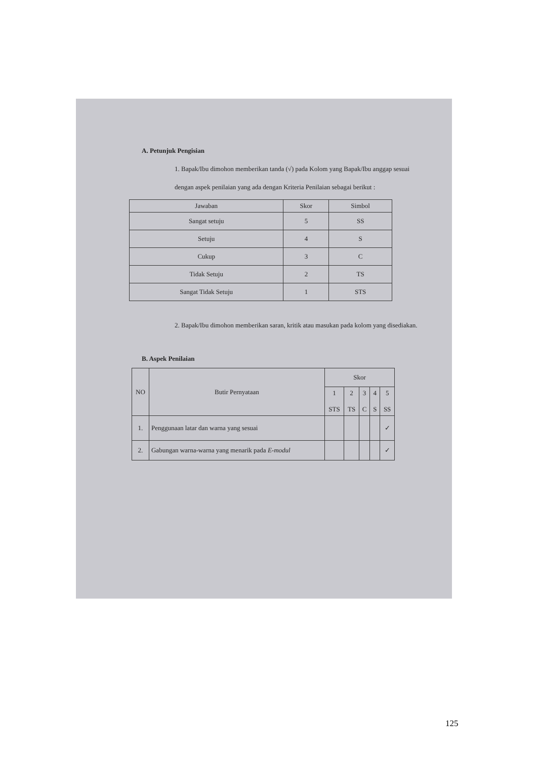A. Petunjuk Pengisian
1. Bapak/Ibu dimohon memberikan tanda (√) pada Kolom yang Bapak/Ibu anggap sesuai dengan aspek penilaian yang ada dengan Kriteria Penilaian sebagai berikut :
| Jawaban | Skor | Simbol |
| --- | --- | --- |
| Sangat setuju | 5 | SS |
| Setuju | 4 | S |
| Cukup | 3 | C |
| Tidak Setuju | 2 | TS |
| Sangat Tidak Setuju | 1 | STS |
2. Bapak/Ibu dimohon memberikan saran, kritik atau masukan pada kolom yang disediakan.
B. Aspek Penilaian
| NO | Butir Pernyataan | Skor | | | | |
| --- | --- | --- | --- | --- | --- | --- |
| | | 1 STS | 2 TS | 3 C | 4 S | 5 SS |
| 1. | Penggunaan latar dan warna yang sesuai | | | | | ✓ |
| 2. | Gabungan warna-warna yang menarik pada E-modul | | | | | ✓ |
125